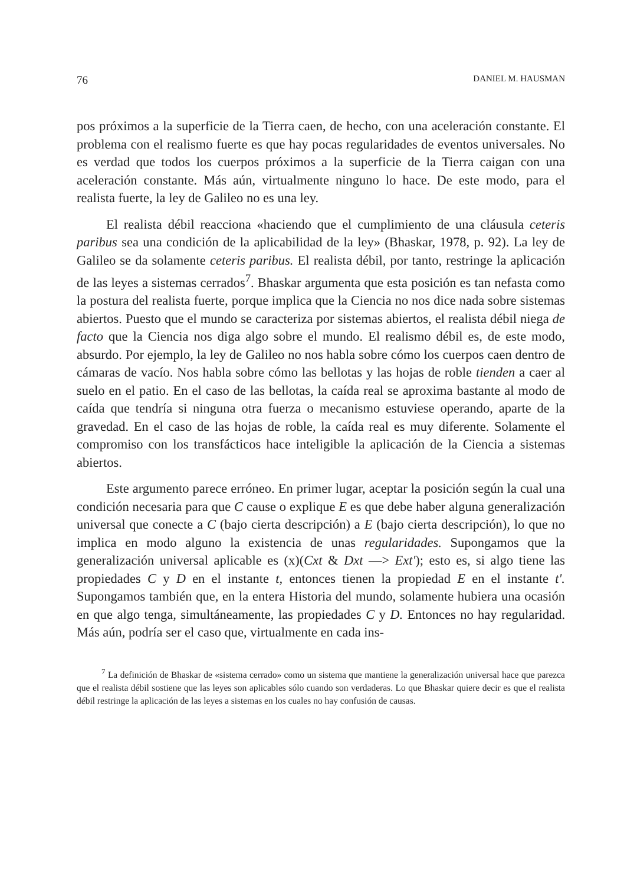76 DANIEL M. HAUSMAN
pos próximos a la superficie de la Tierra caen, de hecho, con una aceleración constante. El problema con el realismo fuerte es que hay pocas regularidades de eventos universales. No es verdad que todos los cuerpos próximos a la superficie de la Tierra caigan con una aceleración constante. Más aún, virtualmente ninguno lo hace. De este modo, para el realista fuerte, la ley de Galileo no es una ley.
El realista débil reacciona «haciendo que el cumplimiento de una cláusula ceteris paribus sea una condición de la aplicabilidad de la ley» (Bhaskar, 1978, p. 92). La ley de Galileo se da solamente ceteris paribus. El realista débil, por tanto, restringe la aplicación de las leyes a sistemas cerrados<sup>7</sup>. Bhaskar argumenta que esta posición es tan nefasta como la postura del realista fuerte, porque implica que la Ciencia no nos dice nada sobre sistemas abiertos. Puesto que el mundo se caracteriza por sistemas abiertos, el realista débil niega de facto que la Ciencia nos diga algo sobre el mundo. El realismo débil es, de este modo, absurdo. Por ejemplo, la ley de Galileo no nos habla sobre cómo los cuerpos caen dentro de cámaras de vacío. Nos habla sobre cómo las bellotas y las hojas de roble tienden a caer al suelo en el patio. En el caso de las bellotas, la caída real se aproxima bastante al modo de caída que tendría si ninguna otra fuerza o mecanismo estuviese operando, aparte de la gravedad. En el caso de las hojas de roble, la caída real es muy diferente. Solamente el compromiso con los transfácticos hace inteligible la aplicación de la Ciencia a sistemas abiertos.
Este argumento parece erróneo. En primer lugar, aceptar la posición según la cual una condición necesaria para que C cause o explique E es que debe haber alguna generalización universal que conecte a C (bajo cierta descripción) a E (bajo cierta descripción), lo que no implica en modo alguno la existencia de unas regularidades. Supongamos que la generalización universal aplicable es (x)(Cxt & Dxt —> Ext'); esto es, si algo tiene las propiedades C y D en el instante t, entonces tienen la propiedad E en el instante t'. Supongamos también que, en la entera Historia del mundo, solamente hubiera una ocasión en que algo tenga, simultáneamente, las propiedades C y D. Entonces no hay regularidad. Más aún, podría ser el caso que, virtualmente en cada ins-
<sup>7</sup> La definición de Bhaskar de «sistema cerrado» como un sistema que mantiene la generalización universal hace que parezca que el realista débil sostiene que las leyes son aplicables sólo cuando son verdaderas. Lo que Bhaskar quiere decir es que el realista débil restringe la aplicación de las leyes a sistemas en los cuales no hay confusión de causas.